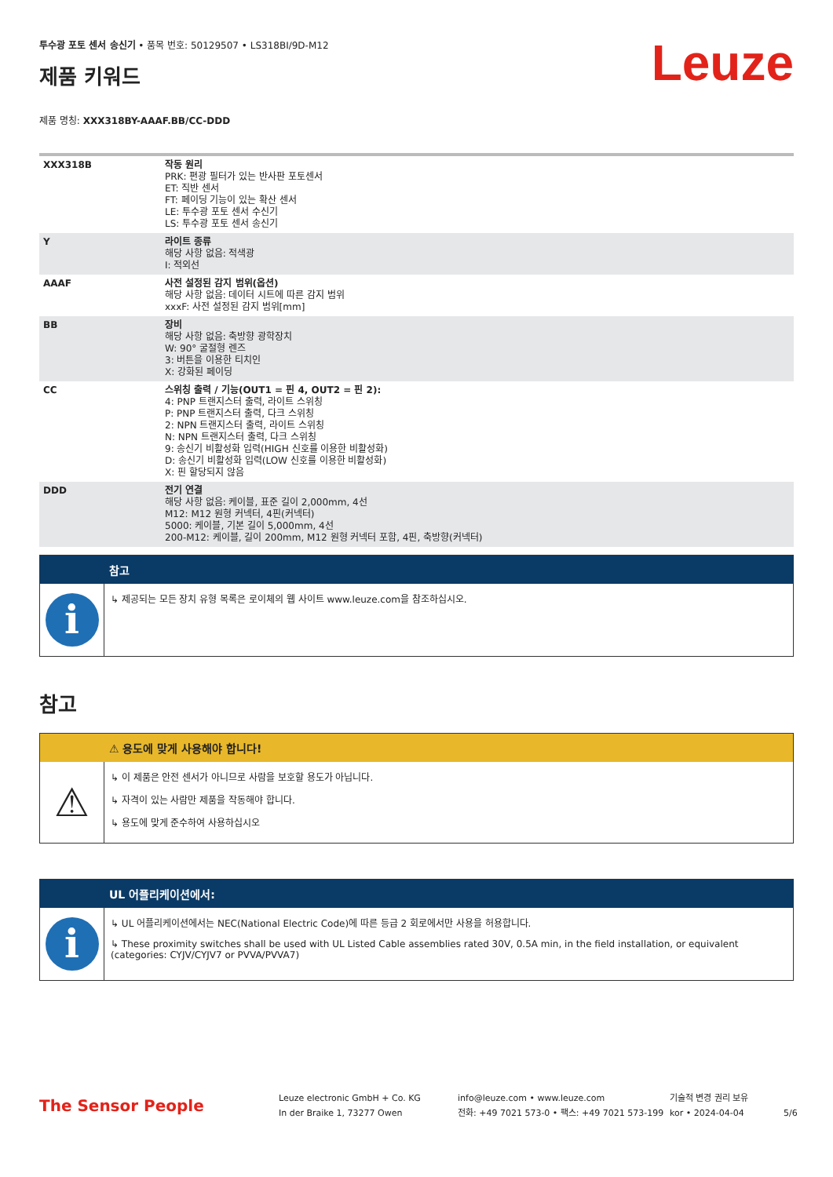투수광 포토 센서 송신기 • 품목 번호: 50129507 • LS318BI/9D-M12
제품 키워드
Leuze
제품 명칭: XXX318BY-AAAF.BB/CC-DDD
| XXX318B | 작동 원리 PRK: 편광 필터가 있는 반사판 포토센서 ET: 직반 센서 FT: 페이딩 기능이 있는 확산 센서 LE: 투수광 포토 센서 수신기 LS: 투수광 포토 센서 송신기 |
| Y | 라이트 종류 해당 사항 없음: 적색광 I: 적외선 |
| AAAF | 사전 설정된 감지 범위(옵션) 해당 사항 없음: 데이터 시트에 따른 감지 범위 xxxF: 사전 설정된 감지 범위[mm] |
| BB | 장비 해당 사항 없음: 축방향 광학장치 W: 90° 굴절형 렌즈 3: 버튼을 이용한 티치인 X: 강화된 페이딩 |
| CC | 스위칭 출력 / 기능(OUT1 = 핀 4, OUT2 = 핀 2): 4: PNP 트랜지스터 출력, 라이트 스위칭 P: PNP 트랜지스터 출력, 다크 스위칭 2: NPN 트랜지스터 출력, 라이트 스위칭 N: NPN 트랜지스터 출력, 다크 스위칭 9: 송신기 비활성화 입력(HIGH 신호를 이용한 비활성화) D: 송신기 비활성화 입력(LOW 신호를 이용한 비활성화) X: 핀 할당되지 않음 |
| DDD | 전기 연결 해당 사항 없음: 케이블, 표준 길이 2,000mm, 4선 M12: M12 원형 커넥터, 4핀(커넥터) 5000: 케이블, 기본 길이 5,000mm, 4선 200-M12: 케이블, 길이 200mm, M12 원형 커넥터 포함, 4핀, 축방향(커넥터) |
참고
i
↳ 제공되는 모든 장치 유형 목록은 로이체의 웹 사이트 www.leuze.com을 참조하십시오.
참고
⚠ 용도에 맞게 사용해야 합니다!
⚠
↳ 이 제품은 안전 센서가 아니므로 사람을 보호할 용도가 아닙니다.
↳ 자격이 있는 사람만 제품을 작동해야 합니다.
↳ 용도에 맞게 준수하여 사용하십시오
UL 어플리케이션에서:
i
↳ UL 어플리케이션에서는 NEC(National Electric Code)에 따른 등급 2 회로에서만 사용을 허용합니다.
↳ These proximity switches shall be used with UL Listed Cable assemblies rated 30V, 0.5A min, in the field installation, or equivalent (categories: CYJV/CYJV7 or PVVA/PVVA7)
The Sensor People
Leuze electronic GmbH + Co. KG
In der Braike 1, 73277 Owen
info@leuze.com • www.leuze.com
전화: +49 7021 573-0 • 팩스: +49 7021 573-199
기술적 변경 권리 보유
kor • 2024-04-04
5/6